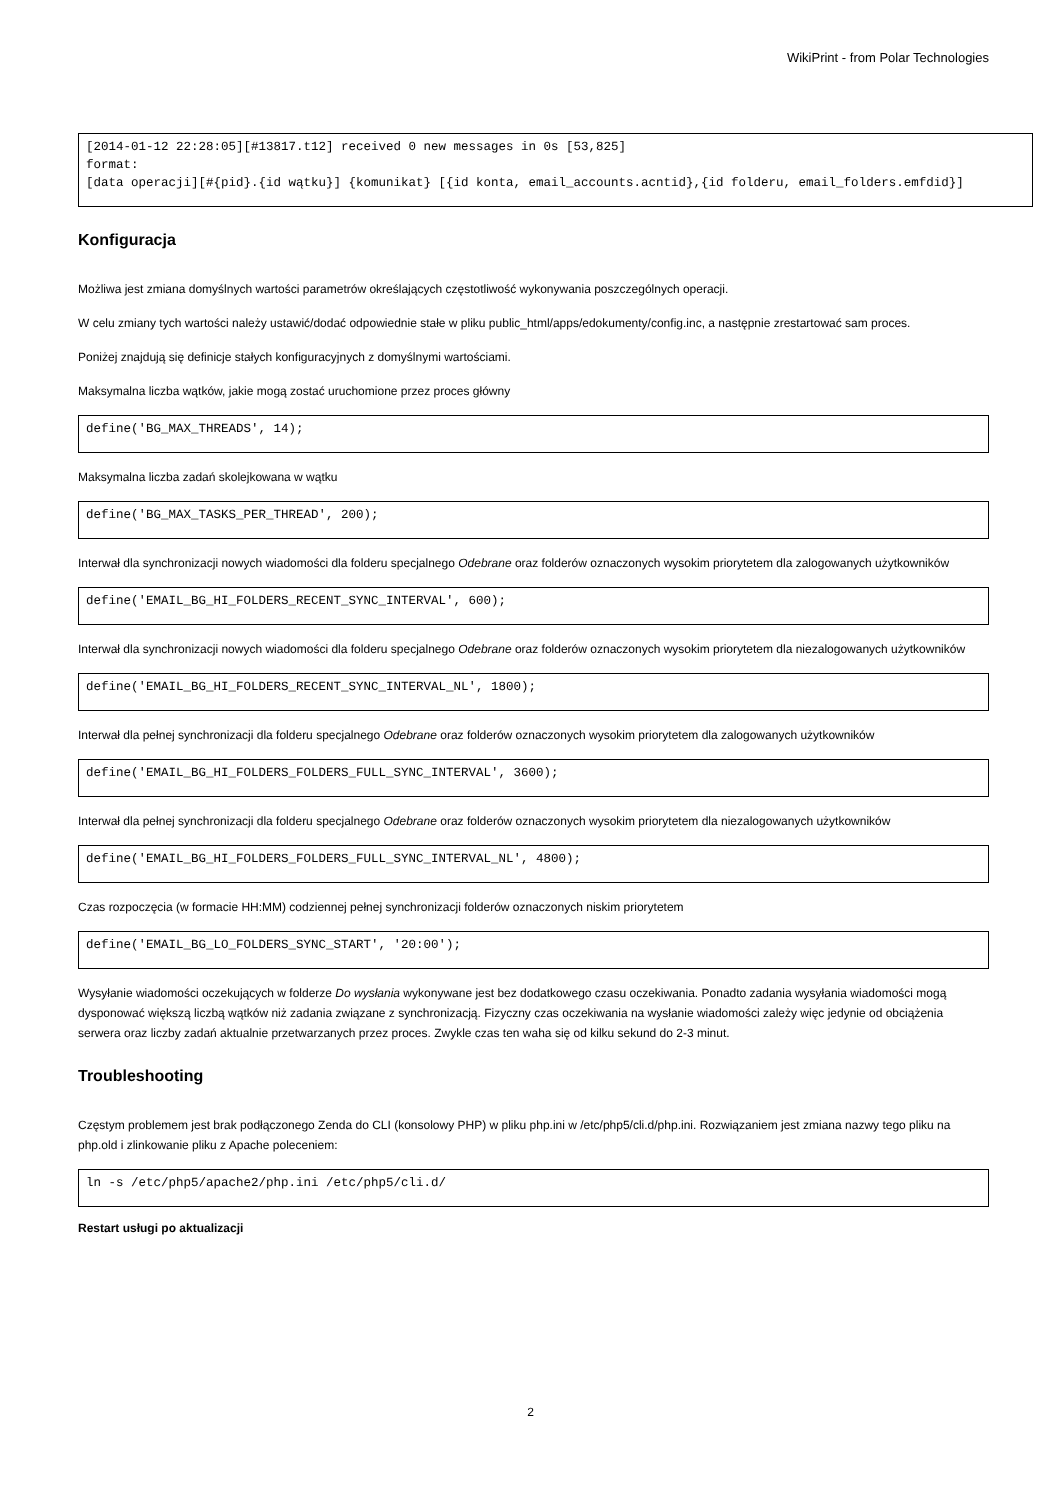WikiPrint - from Polar Technologies
[2014-01-12 22:28:05][#13817.t12] received 0 new messages in 0s [53,825]
format:
[data operacji][#{pid}.{id wątku}] {komunikat} [{id konta, email_accounts.acntid},{id folderu, email_folders.emfdid}]
Konfiguracja
Możliwa jest zmiana domyślnych wartości parametrów określających częstotliwość wykonywania poszczególnych operacji.
W celu zmiany tych wartości należy ustawić/dodać odpowiednie stałe w pliku public_html/apps/edokumenty/config.inc, a następnie zrestartować sam proces.
Poniżej znajdują się definicje stałych konfiguracyjnych z domyślnymi wartościami.
Maksymalna liczba wątków, jakie mogą zostać uruchomione przez proces główny
define('BG_MAX_THREADS', 14);
Maksymalna liczba zadań skolejkowana w wątku
define('BG_MAX_TASKS_PER_THREAD', 200);
Interwał dla synchronizacji nowych wiadomości dla folderu specjalnego Odebrane oraz folderów oznaczonych wysokim priorytetem dla zalogowanych użytkowników
define('EMAIL_BG_HI_FOLDERS_RECENT_SYNC_INTERVAL', 600);
Interwał dla synchronizacji nowych wiadomości dla folderu specjalnego Odebrane oraz folderów oznaczonych wysokim priorytetem dla niezalogowanych użytkowników
define('EMAIL_BG_HI_FOLDERS_RECENT_SYNC_INTERVAL_NL', 1800);
Interwał dla pełnej synchronizacji dla folderu specjalnego Odebrane oraz folderów oznaczonych wysokim priorytetem dla zalogowanych użytkowników
define('EMAIL_BG_HI_FOLDERS_FOLDERS_FULL_SYNC_INTERVAL', 3600);
Interwał dla pełnej synchronizacji dla folderu specjalnego Odebrane oraz folderów oznaczonych wysokim priorytetem dla niezalogowanych użytkowników
define('EMAIL_BG_HI_FOLDERS_FOLDERS_FULL_SYNC_INTERVAL_NL', 4800);
Czas rozpoczęcia (w formacie HH:MM) codziennej pełnej synchronizacji folderów oznaczonych niskim priorytetem
define('EMAIL_BG_LO_FOLDERS_SYNC_START', '20:00');
Wysyłanie wiadomości oczekujących w folderze Do wysłania wykonywane jest bez dodatkowego czasu oczekiwania. Ponadto zadania wysyłania wiadomości mogą dysponować większą liczbą wątków niż zadania związane z synchronizacją. Fizyczny czas oczekiwania na wysłanie wiadomości zależy więc jedynie od obciążenia serwera oraz liczby zadań aktualnie przetwarzanych przez proces. Zwykle czas ten waha się od kilku sekund do 2-3 minut.
Troubleshooting
Częstym problemem jest brak podłączonego Zenda do CLI (konsolowy PHP) w pliku php.ini w /etc/php5/cli.d/php.ini. Rozwiązaniem jest zmiana nazwy tego pliku na php.old i zlinkowanie pliku z Apache poleceniem:
ln -s /etc/php5/apache2/php.ini /etc/php5/cli.d/
Restart usługi po aktualizacji
2